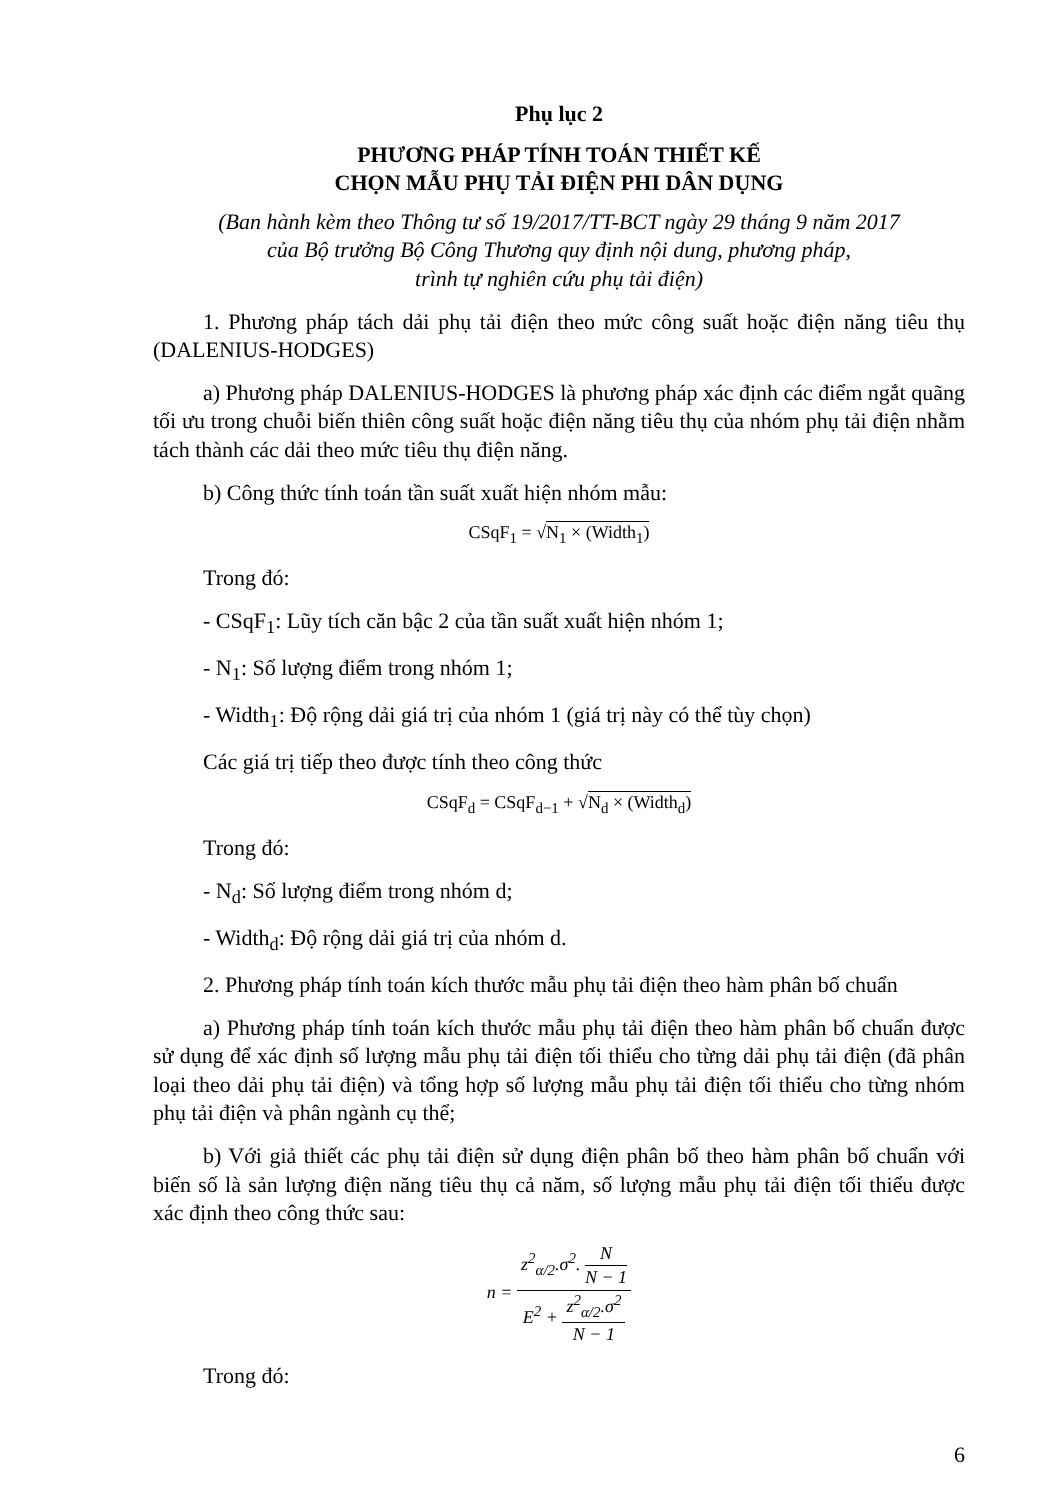Phụ lục 2
PHƯƠNG PHÁP TÍNH TOÁN THIẾT KẾ
CHỌN MẪU PHỤ TẢI ĐIỆN PHI DÂN DỤNG
(Ban hành kèm theo Thông tư số 19/2017/TT-BCT ngày 29 tháng 9 năm 2017
của Bộ trưởng Bộ Công Thương quy định nội dung, phương pháp,
trình tự nghiên cứu phụ tải điện)
1. Phương pháp tách dải phụ tải điện theo mức công suất hoặc điện năng tiêu thụ (DALENIUS-HODGES)
a) Phương pháp DALENIUS-HODGES là phương pháp xác định các điểm ngắt quãng tối ưu trong chuỗi biến thiên công suất hoặc điện năng tiêu thụ của nhóm phụ tải điện nhằm tách thành các dải theo mức tiêu thụ điện năng.
b) Công thức tính toán tần suất xuất hiện nhóm mẫu:
CSqF<sub>1</sub> = √N<sub>1</sub> × (Width<sub>1</sub>)
Trong đó:
- CSqF<sub>1</sub>: Lũy tích căn bậc 2 của tần suất xuất hiện nhóm 1;
- N<sub>1</sub>: Số lượng điểm trong nhóm 1;
- Width<sub>1</sub>: Độ rộng dải giá trị của nhóm 1 (giá trị này có thể tùy chọn)
Các giá trị tiếp theo được tính theo công thức
CSqF<sub>d</sub> = CSqF<sub>d−1</sub> + √N<sub>d</sub> × (Width<sub>d</sub>)
Trong đó:
- N<sub>d</sub>: Số lượng điểm trong nhóm d;
- Width<sub>d</sub>: Độ rộng dải giá trị của nhóm d.
2. Phương pháp tính toán kích thước mẫu phụ tải điện theo hàm phân bố chuẩn
a) Phương pháp tính toán kích thước mẫu phụ tải điện theo hàm phân bố chuẩn được sử dụng để xác định số lượng mẫu phụ tải điện tối thiểu cho từng dải phụ tải điện (đã phân loại theo dải phụ tải điện) và tổng hợp số lượng mẫu phụ tải điện tối thiểu cho từng nhóm phụ tải điện và phân ngành cụ thể;
b) Với giả thiết các phụ tải điện sử dụng điện phân bố theo hàm phân bố chuẩn với biến số là sản lượng điện năng tiêu thụ cả năm, số lượng mẫu phụ tải điện tối thiểu được xác định theo công thức sau:
n = z<sup>2</sup><sub>α/2</sub>.σ<sup>2</sup>. N N − 1 E<sup>2</sup> + z<sup>2</sup><sub>α/2</sub>.σ<sup>2</sup> N − 1
Trong đó:
6